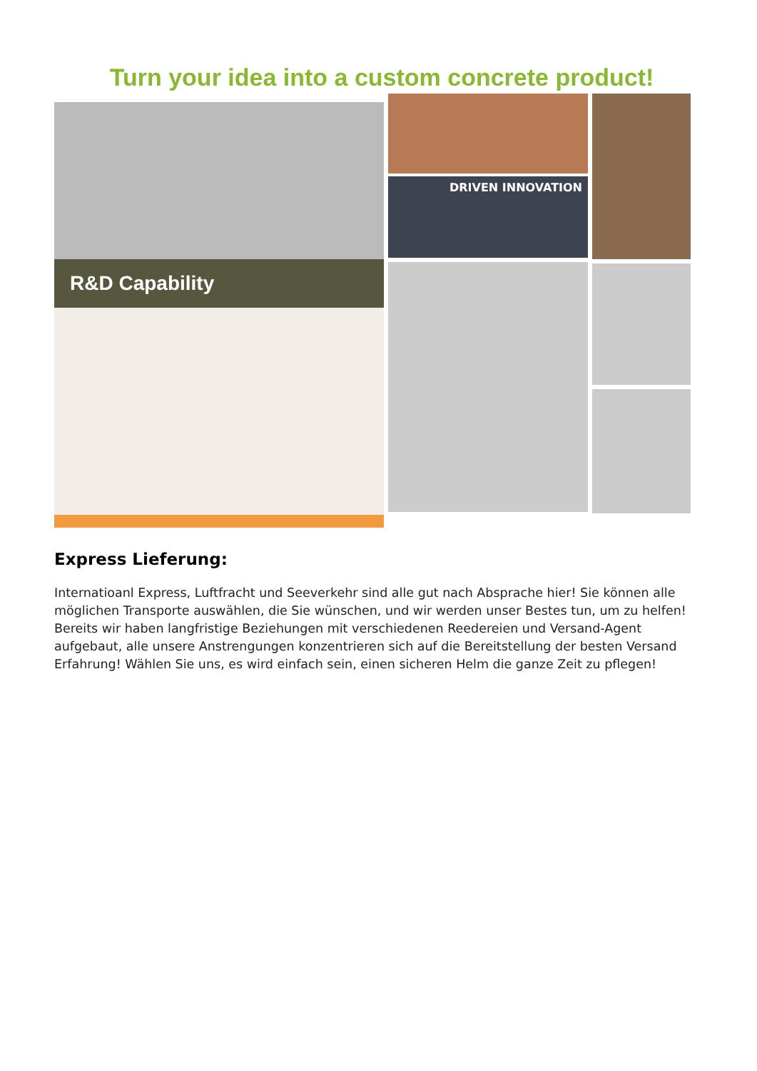Turn your idea into a custom concrete product!
R&D Capability
DRIVEN INNOVATION
Express Lieferung:
Internatioanl Express, Luftfracht und Seeverkehr sind alle gut nach Absprache hier! Sie können alle möglichen Transporte auswählen, die Sie wünschen, und wir werden unser Bestes tun, um zu helfen! Bereits wir haben langfristige Beziehungen mit verschiedenen Reedereien und Versand-Agent aufgebaut, alle unsere Anstrengungen konzentrieren sich auf die Bereitstellung der besten Versand Erfahrung! Wählen Sie uns, es wird einfach sein, einen sicheren Helm die ganze Zeit zu pflegen!